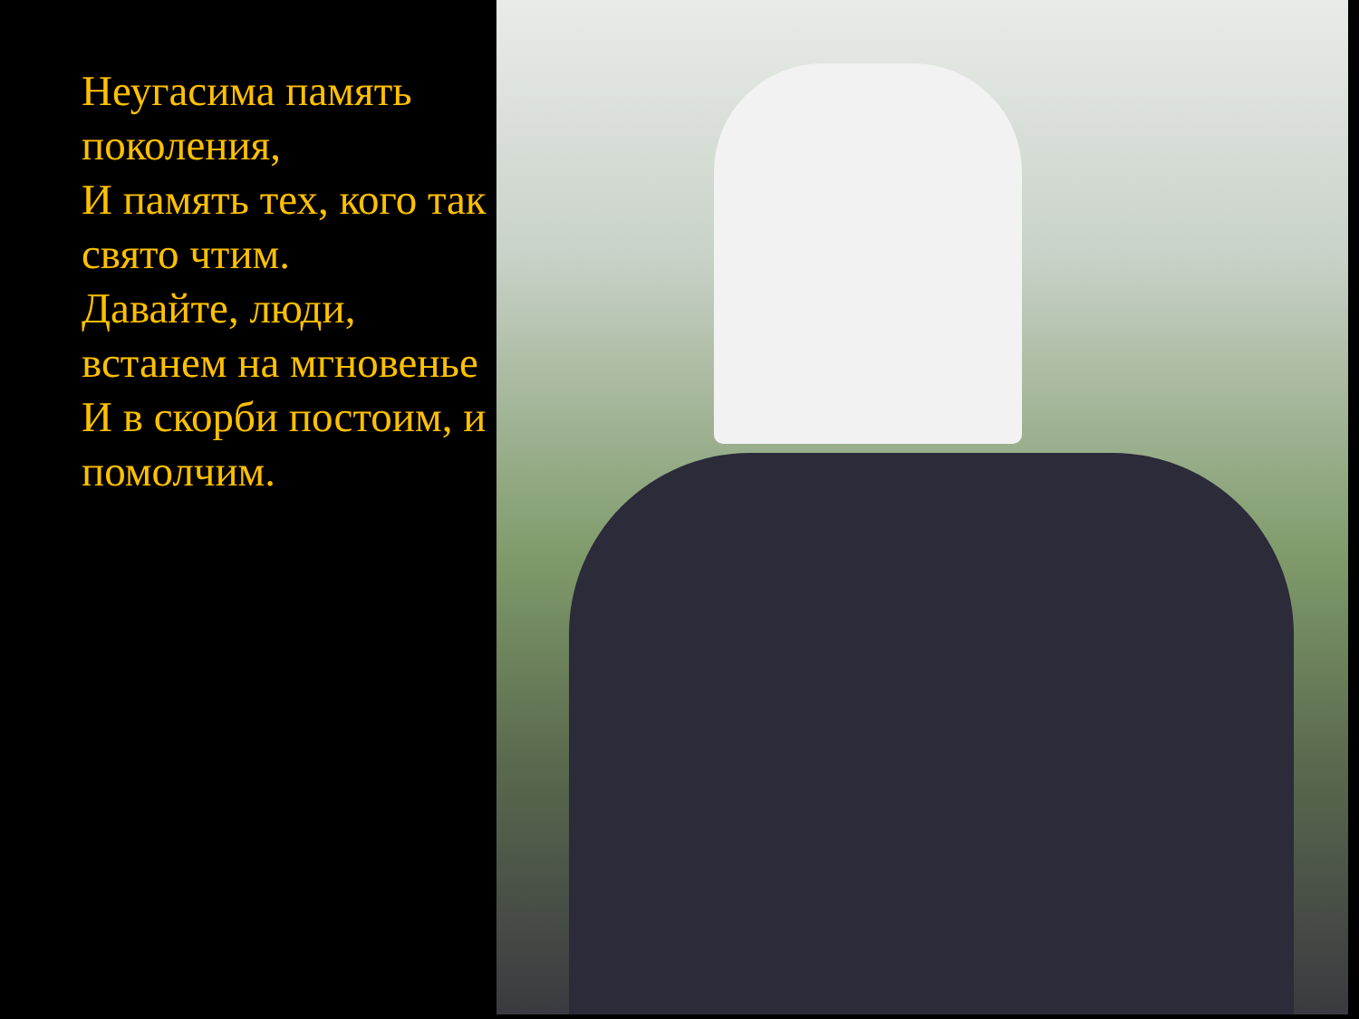Неугасима память поколения,
И память тех, кого так свято чтим.
Давайте, люди, встанем на мгновенье
И в скорби постоим, и помолчим.